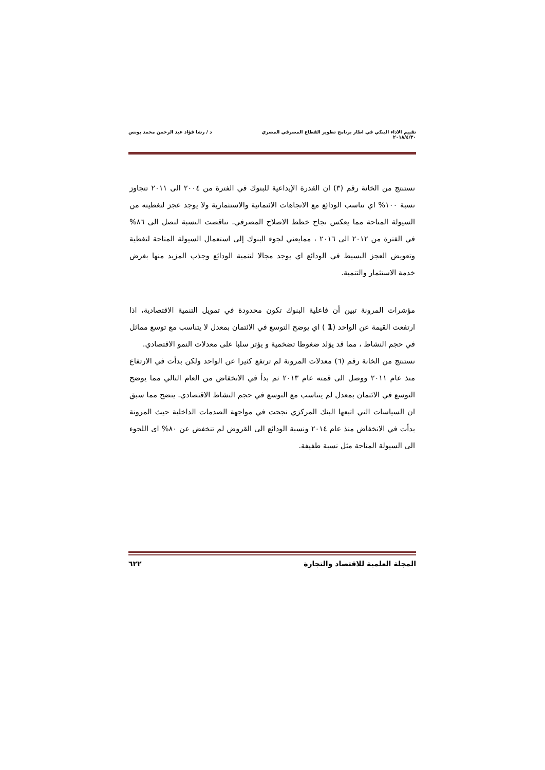تقييم الاداء البنكي في اطار برنامج تطوير القطاع المصرفي المصري د / رشا فؤاد عبد الرحمن محمد يونس
٢٠١٨/٤/٣٠
نستنتج من الخانة رقم (٣) ان القدرة الإيداعية للبنوك في الفترة من ٢٠٠٤ الى ٢٠١١ تتجاوز نسبة ١٠٠% اي تناسب الودائع مع الاتجاهات الائتمانية والاستثمارية ولا يوجد عجز لتغطيته من السيولة المتاحة مما يعكس نجاح خطط الاصلاح المصرفي. تناقصت النسبة لتصل الى ٨٦% في الفترة من ٢٠١٢ الى ٢٠١٦ ، ممايعني لجوء البنوك إلى استعمال السيولة المتاحة لتغطية وتعويض العجز البسيط في الودائع اي يوجد مجالا لتنمية الودائع وجذب المزيد منها بغرض خدمة الاستثمار والتنمية.
مؤشرات المرونة تبين أن فاعلية البنوك تكون محدودة في تمويل التنمية الاقتصادية، اذا ارتفعت القيمة عن الواحد (1 ) اي يوضح التوسع في الائتمان بمعدل لا يتناسب مع توسع مماثل في حجم النشاط ، مما قد يوَلد ضغوطا تضخمية و يؤثر سلبا على معدلات النمو الاقتصادي.
نستنتج من الخانة رقم (٦) معدلات المرونة لم ترتفع كثيرا عن الواحد ولكن بدأت في الارتفاع منذ عام ٢٠١١ ووصل الى قمته عام ٢٠١٣ ثم بدأ في الانخفاض من العام التالي مما يوضح التوسع في الائتمان بمعدل لم يتناسب مع التوسع في حجم النشاط الاقتصادي. يتضح مما سبق ان السياسات التي اتبعها البنك المركزي نجحت في مواجهة الصدمات الداخلية حيث المرونة بدأت في الانخفاض منذ عام ٢٠١٤ ونسبة الودائع الى القروض لم تنخفض عن ٨٠% اى اللجوء الى السيولة المتاحة مثل نسبة طفيفة.
المجلة العلمية للاقتصاد والتجارة ٦٢٢